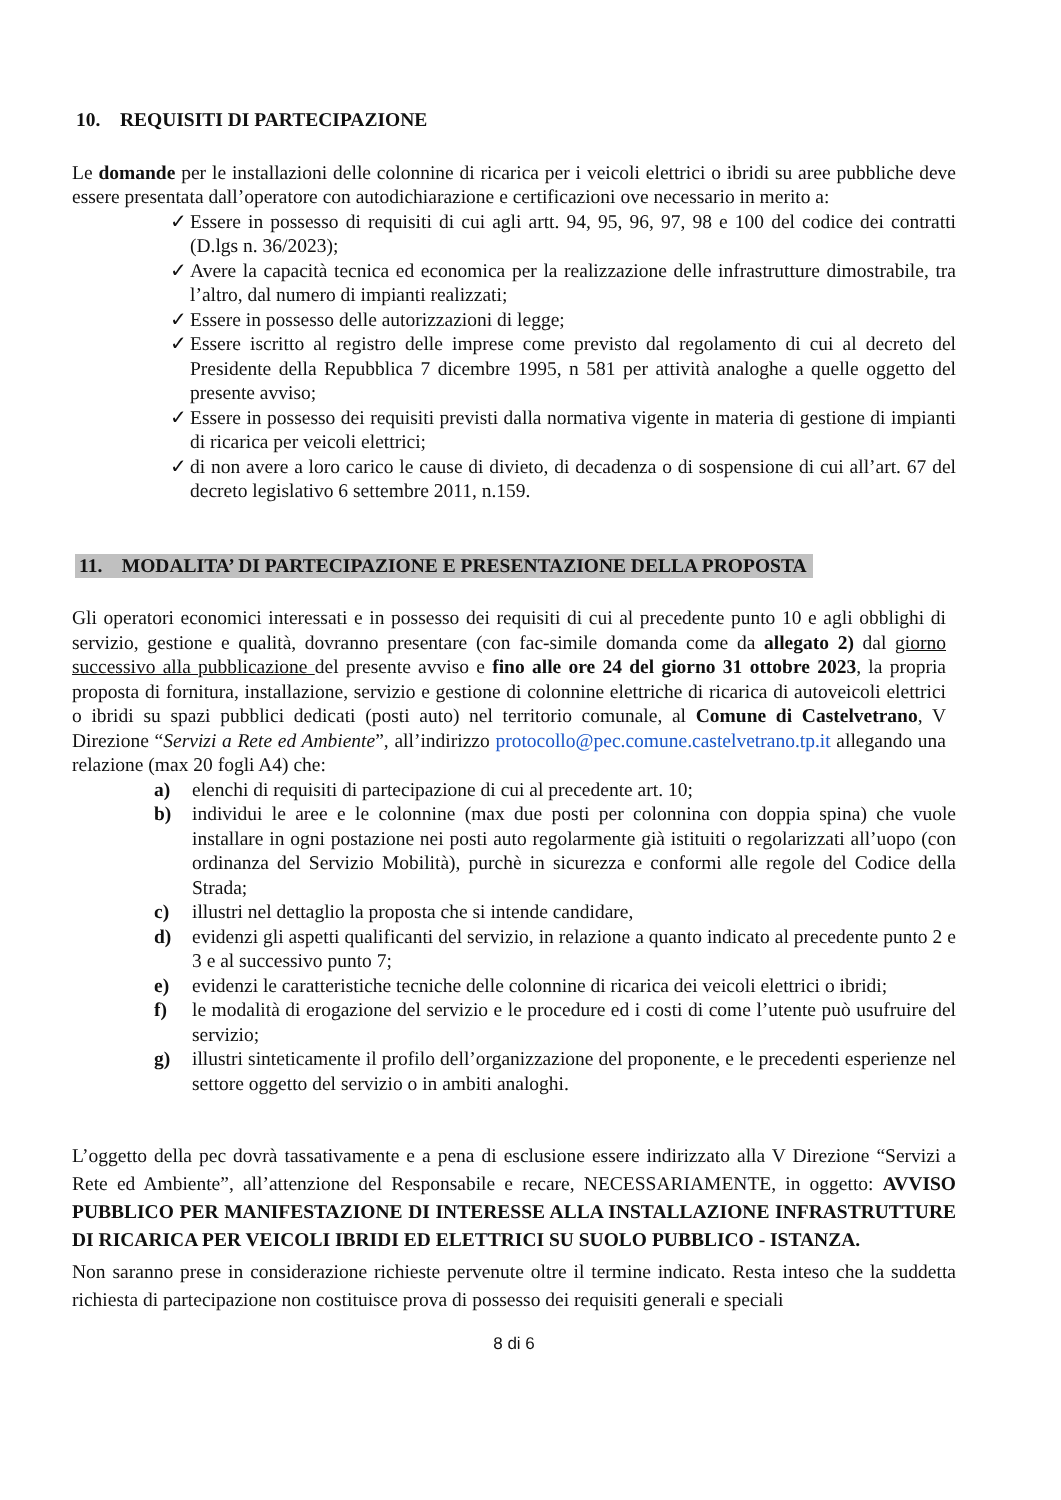10. REQUISITI DI PARTECIPAZIONE
Le domande per le installazioni delle colonnine di ricarica per i veicoli elettrici o ibridi su aree pubbliche deve essere presentata dall’operatore con autodichiarazione e certificazioni ove necessario in merito a:
✓ Essere in possesso di requisiti di cui agli artt. 94, 95, 96, 97, 98 e 100 del codice dei contratti (D.lgs n. 36/2023);
✓ Avere la capacità tecnica ed economica per la realizzazione delle infrastrutture dimostrabile, tra l’altro, dal numero di impianti realizzati;
✓ Essere in possesso delle autorizzazioni di legge;
✓ Essere iscritto al registro delle imprese come previsto dal regolamento di cui al decreto del Presidente della Repubblica 7 dicembre 1995, n 581 per attività analoghe a quelle oggetto del presente avviso;
✓ Essere in possesso dei requisiti previsti dalla normativa vigente in materia di gestione di impianti di ricarica per veicoli elettrici;
✓ di non avere a loro carico le cause di divieto, di decadenza o di sospensione di cui all’art. 67 del decreto legislativo 6 settembre 2011, n.159.
11. MODALITA’ DI PARTECIPAZIONE E PRESENTAZIONE DELLA PROPOSTA
Gli operatori economici interessati e in possesso dei requisiti di cui al precedente punto 10 e agli obblighi di servizio, gestione e qualità, dovranno presentare (con fac-simile domanda come da allegato 2) dal giorno successivo alla pubblicazione del presente avviso e fino alle ore 24 del giorno 31 ottobre 2023, la propria proposta di fornitura, installazione, servizio e gestione di colonnine elettriche di ricarica di autoveicoli elettrici o ibridi su spazi pubblici dedicati (posti auto) nel territorio comunale, al Comune di Castelvetrano, V Direzione “Servizi a Rete ed Ambiente”, all’indirizzo protocollo@pec.comune.castelvetrano.tp.it allegando una relazione (max 20 fogli A4) che:
a) elenchi di requisiti di partecipazione di cui al precedente art. 10;
b) individui le aree e le colonnine (max due posti per colonnina con doppia spina) che vuole installare in ogni postazione nei posti auto regolarmente già istituiti o regolarizzati all’uopo (con ordinanza del Servizio Mobilità), purchè in sicurezza e conformi alle regole del Codice della Strada;
c) illustri nel dettaglio la proposta che si intende candidare,
d) evidenzi gli aspetti qualificanti del servizio, in relazione a quanto indicato al precedente punto 2 e 3 e al successivo punto 7;
e) evidenzi le caratteristiche tecniche delle colonnine di ricarica dei veicoli elettrici o ibridi;
f) le modalità di erogazione del servizio e le procedure ed i costi di come l’utente può usufruire del servizio;
g) illustri sinteticamente il profilo dell’organizzazione del proponente, e le precedenti esperienze nel settore oggetto del servizio o in ambiti analoghi.
L’oggetto della pec dovrà tassativamente e a pena di esclusione essere indirizzato alla V Direzione “Servizi a Rete ed Ambiente”, all’attenzione del Responsabile e recare, NECESSARIAMENTE, in oggetto: AVVISO PUBBLICO PER MANIFESTAZIONE DI INTERESSE ALLA INSTALLAZIONE INFRASTRUTTURE DI RICARICA PER VEICOLI IBRIDI ED ELETTRICI SU SUOLO PUBBLICO - ISTANZA.
Non saranno prese in considerazione richieste pervenute oltre il termine indicato. Resta inteso che la suddetta richiesta di partecipazione non costituisce prova di possesso dei requisiti generali e speciali
8 di 6